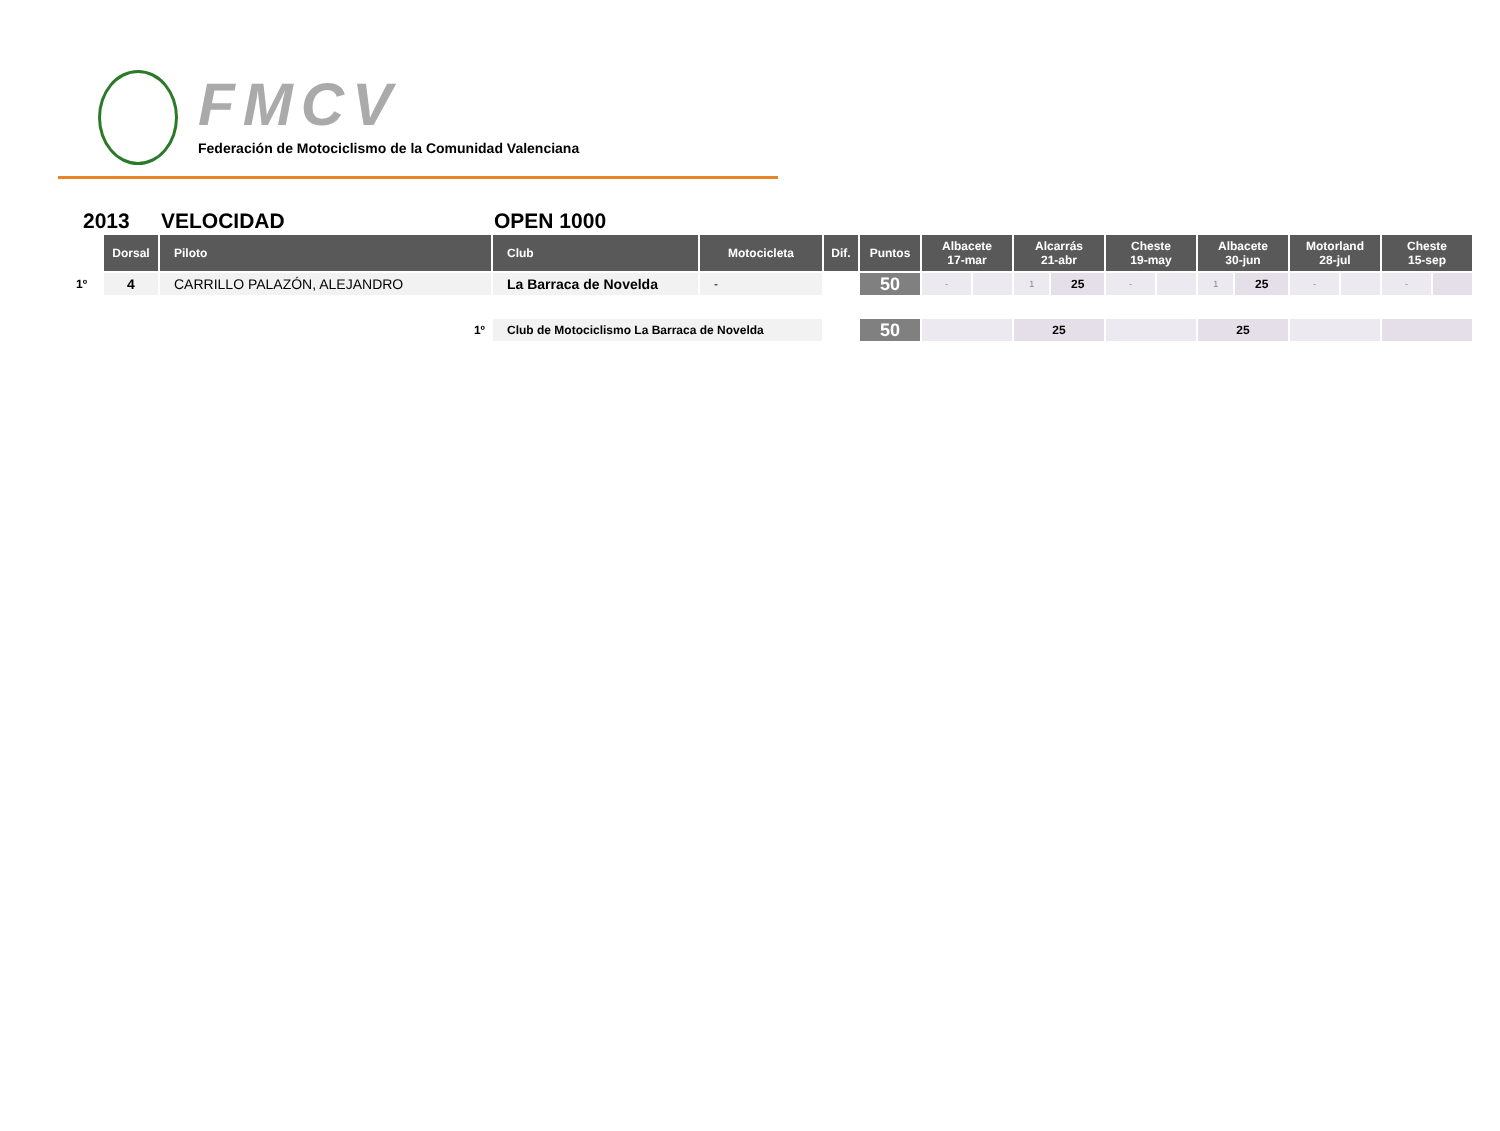FMCV
Federación de Motociclismo de la Comunidad Valenciana
2013 VELOCIDAD OPEN 1000
| | Dorsal | Piloto | Club | Motocicleta | Dif. | Puntos | Albacete 17-mar | | Alcarrás 21-abr | | Cheste 19-may | | Albacete 30-jun | | Motorland 28-jul | | Cheste 15-sep | |
| --- | --- | --- | --- | --- | --- | --- | --- | --- | --- | --- | --- | --- | --- | --- | --- | --- | --- | --- |
| 1º | 4 | CARRILLO PALAZÓN, ALEJANDRO | La Barraca de Novelda | - | | 50 | - | | 1 | 25 | - | | 1 | 25 | - | | - | |
| 1º | | | Club de Motociclismo La Barraca de Novelda | | | 50 | | | 25 | | | | 25 | | | | | |